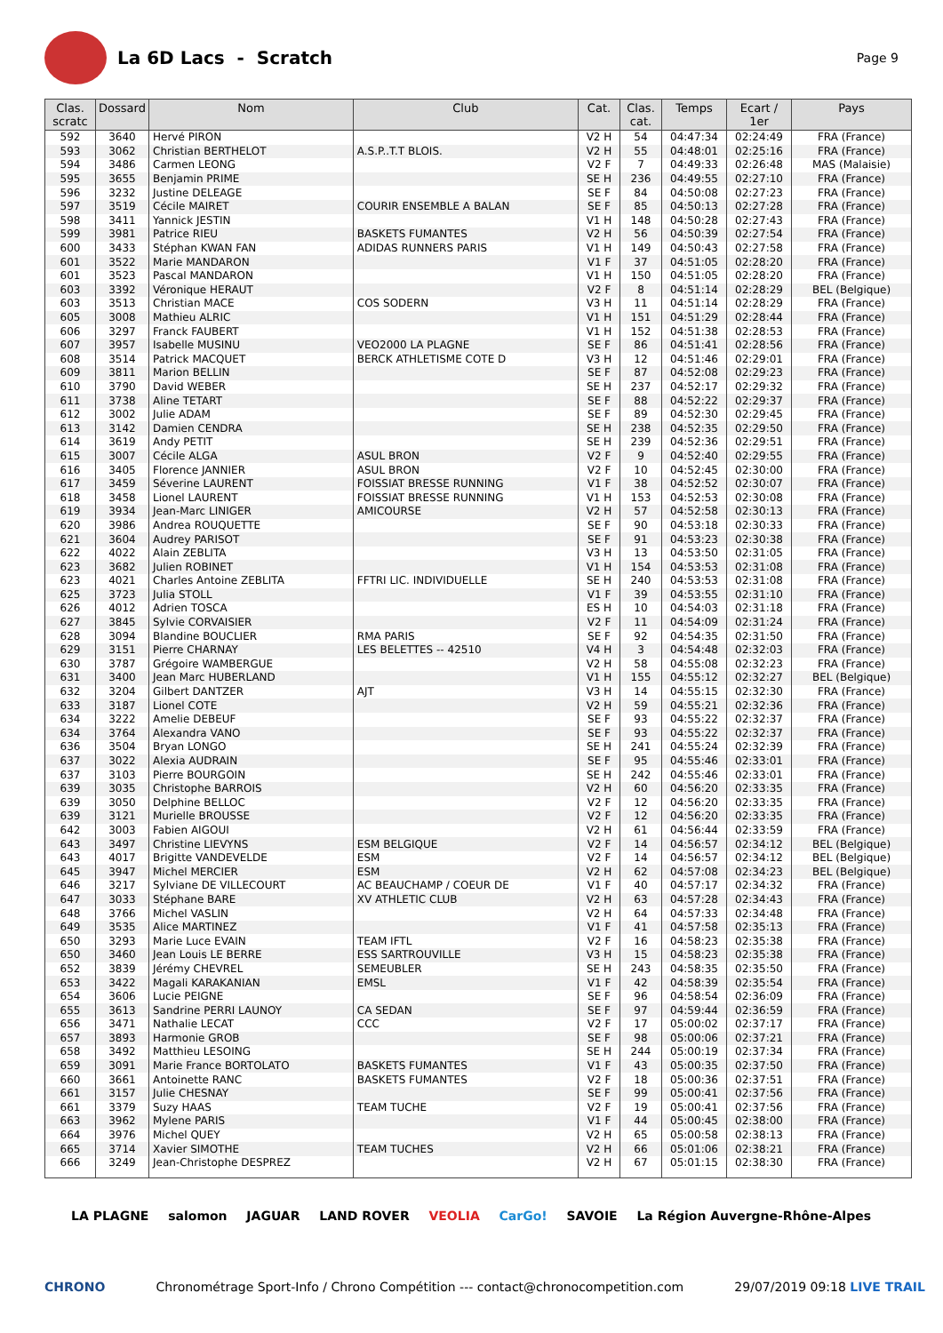La 6D Lacs - Scratch
Page 9
| Clas. scratc | Dossard | Nom | Club | Cat. | Clas. cat. | Temps | Ecart / 1er | Pays |
| --- | --- | --- | --- | --- | --- | --- | --- | --- |
| 592 | 3640 | Hervé PIRON | | V2 H | 54 | 04:47:34 | 02:24:49 | FRA (France) |
| 593 | 3062 | Christian BERTHELOT | A.S.P..T.T BLOIS. | V2 H | 55 | 04:48:01 | 02:25:16 | FRA (France) |
| 594 | 3486 | Carmen LEONG | | V2 F | 7 | 04:49:33 | 02:26:48 | MAS (Malaisie) |
| 595 | 3655 | Benjamin PRIME | | SE H | 236 | 04:49:55 | 02:27:10 | FRA (France) |
| 596 | 3232 | Justine DELEAGE | | SE F | 84 | 04:50:08 | 02:27:23 | FRA (France) |
| 597 | 3519 | Cécile MAIRET | COURIR ENSEMBLE A BALAN | SE F | 85 | 04:50:13 | 02:27:28 | FRA (France) |
| 598 | 3411 | Yannick JESTIN | | V1 H | 148 | 04:50:28 | 02:27:43 | FRA (France) |
| 599 | 3981 | Patrice RIEU | BASKETS FUMANTES | V2 H | 56 | 04:50:39 | 02:27:54 | FRA (France) |
| 600 | 3433 | Stéphan KWAN FAN | ADIDAS RUNNERS PARIS | V1 H | 149 | 04:50:43 | 02:27:58 | FRA (France) |
| 601 | 3522 | Marie MANDARON | | V1 F | 37 | 04:51:05 | 02:28:20 | FRA (France) |
| 601 | 3523 | Pascal MANDARON | | V1 H | 150 | 04:51:05 | 02:28:20 | FRA (France) |
| 603 | 3392 | Véronique HERAUT | | V2 F | 8 | 04:51:14 | 02:28:29 | BEL (Belgique) |
| 603 | 3513 | Christian MACE | COS SODERN | V3 H | 11 | 04:51:14 | 02:28:29 | FRA (France) |
| 605 | 3008 | Mathieu ALRIC | | V1 H | 151 | 04:51:29 | 02:28:44 | FRA (France) |
| 606 | 3297 | Franck FAUBERT | | V1 H | 152 | 04:51:38 | 02:28:53 | FRA (France) |
| 607 | 3957 | Isabelle MUSINU | VEO2000 LA PLAGNE | SE F | 86 | 04:51:41 | 02:28:56 | FRA (France) |
| 608 | 3514 | Patrick MACQUET | BERCK ATHLETISME COTE D | V3 H | 12 | 04:51:46 | 02:29:01 | FRA (France) |
| 609 | 3811 | Marion BELLIN | | SE F | 87 | 04:52:08 | 02:29:23 | FRA (France) |
| 610 | 3790 | David WEBER | | SE H | 237 | 04:52:17 | 02:29:32 | FRA (France) |
| 611 | 3738 | Aline TETART | | SE F | 88 | 04:52:22 | 02:29:37 | FRA (France) |
| 612 | 3002 | Julie ADAM | | SE F | 89 | 04:52:30 | 02:29:45 | FRA (France) |
| 613 | 3142 | Damien CENDRA | | SE H | 238 | 04:52:35 | 02:29:50 | FRA (France) |
| 614 | 3619 | Andy PETIT | | SE H | 239 | 04:52:36 | 02:29:51 | FRA (France) |
| 615 | 3007 | Cécile ALGA | ASUL BRON | V2 F | 9 | 04:52:40 | 02:29:55 | FRA (France) |
| 616 | 3405 | Florence JANNIER | ASUL BRON | V2 F | 10 | 04:52:45 | 02:30:00 | FRA (France) |
| 617 | 3459 | Séverine LAURENT | FOISSIAT BRESSE RUNNING | V1 F | 38 | 04:52:52 | 02:30:07 | FRA (France) |
| 618 | 3458 | Lionel LAURENT | FOISSIAT BRESSE RUNNING | V1 H | 153 | 04:52:53 | 02:30:08 | FRA (France) |
| 619 | 3934 | Jean-Marc LINIGER | AMICOURSE | V2 H | 57 | 04:52:58 | 02:30:13 | FRA (France) |
| 620 | 3986 | Andrea ROUQUETTE | | SE F | 90 | 04:53:18 | 02:30:33 | FRA (France) |
| 621 | 3604 | Audrey PARISOT | | SE F | 91 | 04:53:23 | 02:30:38 | FRA (France) |
| 622 | 4022 | Alain ZEBLITA | | V3 H | 13 | 04:53:50 | 02:31:05 | FRA (France) |
| 623 | 3682 | Julien ROBINET | | V1 H | 154 | 04:53:53 | 02:31:08 | FRA (France) |
| 623 | 4021 | Charles Antoine ZEBLITA | FFTRI LIC. INDIVIDUELLE | SE H | 240 | 04:53:53 | 02:31:08 | FRA (France) |
| 625 | 3723 | Julia STOLL | | V1 F | 39 | 04:53:55 | 02:31:10 | FRA (France) |
| 626 | 4012 | Adrien TOSCA | | ES H | 10 | 04:54:03 | 02:31:18 | FRA (France) |
| 627 | 3845 | Sylvie CORVAISIER | | V2 F | 11 | 04:54:09 | 02:31:24 | FRA (France) |
| 628 | 3094 | Blandine BOUCLIER | RMA PARIS | SE F | 92 | 04:54:35 | 02:31:50 | FRA (France) |
| 629 | 3151 | Pierre CHARNAY | LES BELETTES -- 42510 | V4 H | 3 | 04:54:48 | 02:32:03 | FRA (France) |
| 630 | 3787 | Grégoire WAMBERGUE | | V2 H | 58 | 04:55:08 | 02:32:23 | FRA (France) |
| 631 | 3400 | Jean Marc HUBERLAND | | V1 H | 155 | 04:55:12 | 02:32:27 | BEL (Belgique) |
| 632 | 3204 | Gilbert DANTZER | AJT | V3 H | 14 | 04:55:15 | 02:32:30 | FRA (France) |
| 633 | 3187 | Lionel COTE | | V2 H | 59 | 04:55:21 | 02:32:36 | FRA (France) |
| 634 | 3222 | Amelie DEBEUF | | SE F | 93 | 04:55:22 | 02:32:37 | FRA (France) |
| 634 | 3764 | Alexandra VANO | | SE F | 93 | 04:55:22 | 02:32:37 | FRA (France) |
| 636 | 3504 | Bryan LONGO | | SE H | 241 | 04:55:24 | 02:32:39 | FRA (France) |
| 637 | 3022 | Alexia AUDRAIN | | SE F | 95 | 04:55:46 | 02:33:01 | FRA (France) |
| 637 | 3103 | Pierre BOURGOIN | | SE H | 242 | 04:55:46 | 02:33:01 | FRA (France) |
| 639 | 3035 | Christophe BARROIS | | V2 H | 60 | 04:56:20 | 02:33:35 | FRA (France) |
| 639 | 3050 | Delphine BELLOC | | V2 F | 12 | 04:56:20 | 02:33:35 | FRA (France) |
| 639 | 3121 | Murielle BROUSSE | | V2 F | 12 | 04:56:20 | 02:33:35 | FRA (France) |
| 642 | 3003 | Fabien AIGOUI | | V2 H | 61 | 04:56:44 | 02:33:59 | FRA (France) |
| 643 | 3497 | Christine LIEVYNS | ESM BELGIQUE | V2 F | 14 | 04:56:57 | 02:34:12 | BEL (Belgique) |
| 643 | 4017 | Brigitte VANDEVELDE | ESM | V2 F | 14 | 04:56:57 | 02:34:12 | BEL (Belgique) |
| 645 | 3947 | Michel MERCIER | ESM | V2 H | 62 | 04:57:08 | 02:34:23 | BEL (Belgique) |
| 646 | 3217 | Sylviane DE VILLECOURT | AC BEAUCHAMP / COEUR DE | V1 F | 40 | 04:57:17 | 02:34:32 | FRA (France) |
| 647 | 3033 | Stéphane BARE | XV ATHLETIC CLUB | V2 H | 63 | 04:57:28 | 02:34:43 | FRA (France) |
| 648 | 3766 | Michel VASLIN | | V2 H | 64 | 04:57:33 | 02:34:48 | FRA (France) |
| 649 | 3535 | Alice MARTINEZ | | V1 F | 41 | 04:57:58 | 02:35:13 | FRA (France) |
| 650 | 3293 | Marie Luce EVAIN | TEAM IFTL | V2 F | 16 | 04:58:23 | 02:35:38 | FRA (France) |
| 650 | 3460 | Jean Louis LE BERRE | ESS SARTROUVILLE | V3 H | 15 | 04:58:23 | 02:35:38 | FRA (France) |
| 652 | 3839 | Jérémy CHEVREL | SEMEUBLER | SE H | 243 | 04:58:35 | 02:35:50 | FRA (France) |
| 653 | 3422 | Magali KARAKANIAN | EMSL | V1 F | 42 | 04:58:39 | 02:35:54 | FRA (France) |
| 654 | 3606 | Lucie PEIGNE | | SE F | 96 | 04:58:54 | 02:36:09 | FRA (France) |
| 655 | 3613 | Sandrine PERRI LAUNOY | CA SEDAN | SE F | 97 | 04:59:44 | 02:36:59 | FRA (France) |
| 656 | 3471 | Nathalie LECAT | CCC | V2 F | 17 | 05:00:02 | 02:37:17 | FRA (France) |
| 657 | 3893 | Harmonie GROB | | SE F | 98 | 05:00:06 | 02:37:21 | FRA (France) |
| 658 | 3492 | Matthieu LESOING | | SE H | 244 | 05:00:19 | 02:37:34 | FRA (France) |
| 659 | 3091 | Marie France BORTOLATO | BASKETS FUMANTES | V1 F | 43 | 05:00:35 | 02:37:50 | FRA (France) |
| 660 | 3661 | Antoinette RANC | BASKETS FUMANTES | V2 F | 18 | 05:00:36 | 02:37:51 | FRA (France) |
| 661 | 3157 | Julie CHESNAY | | SE F | 99 | 05:00:41 | 02:37:56 | FRA (France) |
| 661 | 3379 | Suzy HAAS | TEAM TUCHE | V2 F | 19 | 05:00:41 | 02:37:56 | FRA (France) |
| 663 | 3962 | Mylene PARIS | | V1 F | 44 | 05:00:45 | 02:38:00 | FRA (France) |
| 664 | 3976 | Michel QUEY | | V2 H | 65 | 05:00:58 | 02:38:13 | FRA (France) |
| 665 | 3714 | Xavier SIMOTHE | TEAM TUCHES | V2 H | 66 | 05:01:06 | 02:38:21 | FRA (France) |
| 666 | 3249 | Jean-Christophe DESPREZ | | V2 H | 67 | 05:01:15 | 02:38:30 | FRA (France) |
LA PLAGNE salomon JAGUAR LAND ROVER VEOLIA CarGo! SAVOIE La Région Auvergne-Rhône-Alpes
CHRONO Chronométrage Sport-Info / Chrono Compétition --- contact@chronocompetition.com 29/07/2019 09:18 LIVE TRAIL